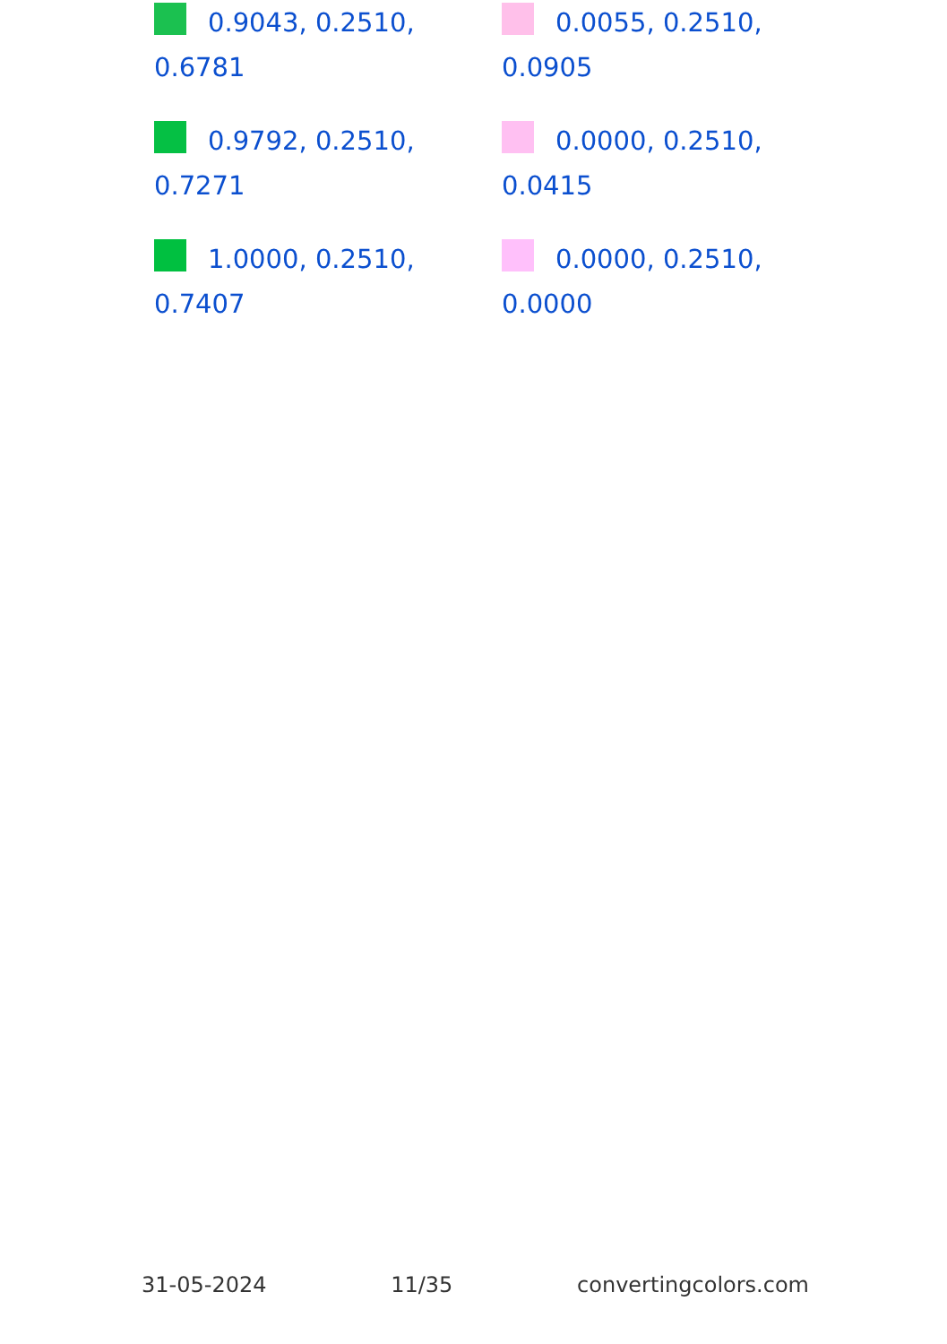0.9043, 0.2510, 0.6781
0.0055, 0.2510, 0.0905
0.9792, 0.2510, 0.7271
0.0000, 0.2510, 0.0415
1.0000, 0.2510, 0.7407
0.0000, 0.2510, 0.0000
31-05-2024 11/35 convertingcolors.com